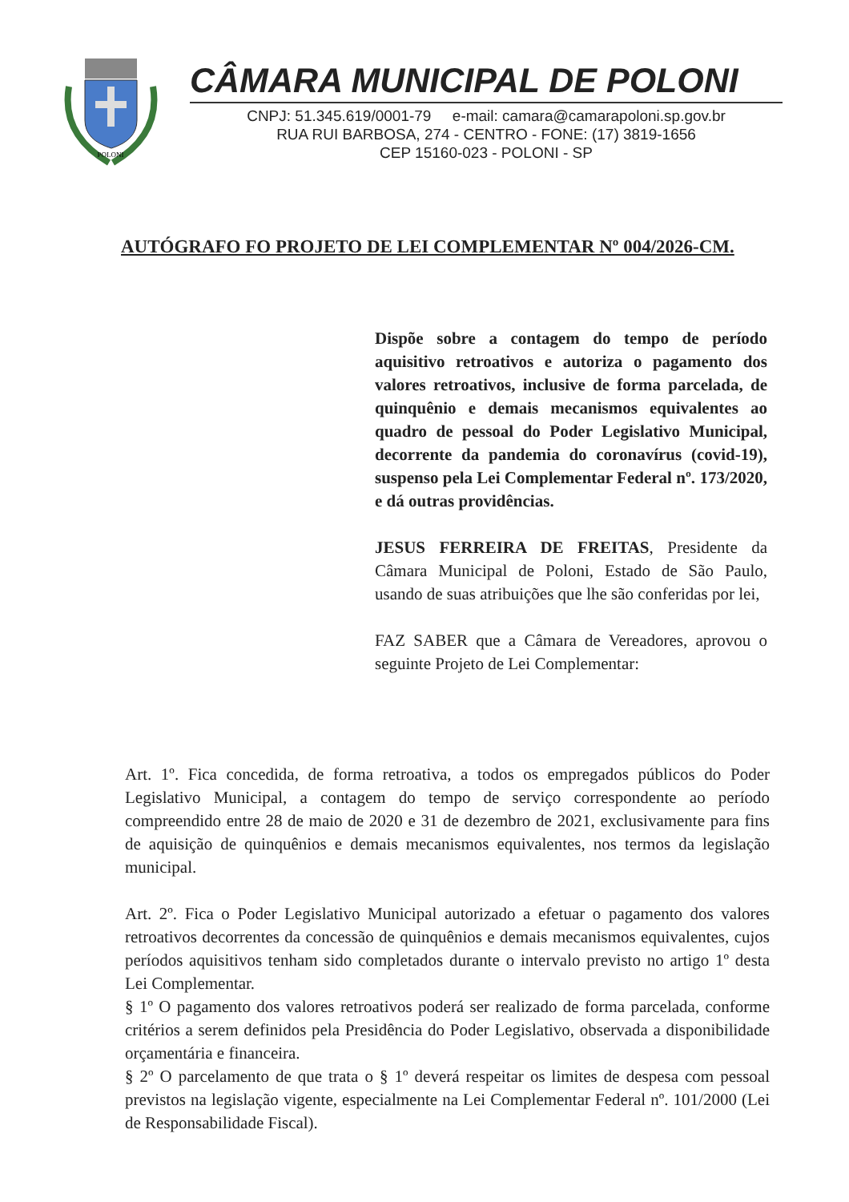POLONI
CÂMARA MUNICIPAL DE POLONI
CNPJ: 51.345.619/0001-79 e-mail: camara@camarapoloni.sp.gov.br
RUA RUI BARBOSA, 274 - CENTRO - FONE: (17) 3819-1656
CEP 15160-023 - POLONI - SP
AUTÓGRAFO FO PROJETO DE LEI COMPLEMENTAR Nº 004/2026-CM.
Dispõe sobre a contagem do tempo de período aquisitivo retroativos e autoriza o pagamento dos valores retroativos, inclusive de forma parcelada, de quinquênio e demais mecanismos equivalentes ao quadro de pessoal do Poder Legislativo Municipal, decorrente da pandemia do coronavírus (covid-19), suspenso pela Lei Complementar Federal nº. 173/2020, e dá outras providências.
JESUS FERREIRA DE FREITAS, Presidente da Câmara Municipal de Poloni, Estado de São Paulo, usando de suas atribuições que lhe são conferidas por lei,
FAZ SABER que a Câmara de Vereadores, aprovou o seguinte Projeto de Lei Complementar:
Art. 1º. Fica concedida, de forma retroativa, a todos os empregados públicos do Poder Legislativo Municipal, a contagem do tempo de serviço correspondente ao período compreendido entre 28 de maio de 2020 e 31 de dezembro de 2021, exclusivamente para fins de aquisição de quinquênios e demais mecanismos equivalentes, nos termos da legislação municipal.
Art. 2º. Fica o Poder Legislativo Municipal autorizado a efetuar o pagamento dos valores retroativos decorrentes da concessão de quinquênios e demais mecanismos equivalentes, cujos períodos aquisitivos tenham sido completados durante o intervalo previsto no artigo 1º desta Lei Complementar.
§ 1º O pagamento dos valores retroativos poderá ser realizado de forma parcelada, conforme critérios a serem definidos pela Presidência do Poder Legislativo, observada a disponibilidade orçamentária e financeira.
§ 2º O parcelamento de que trata o § 1º deverá respeitar os limites de despesa com pessoal previstos na legislação vigente, especialmente na Lei Complementar Federal nº. 101/2000 (Lei de Responsabilidade Fiscal).